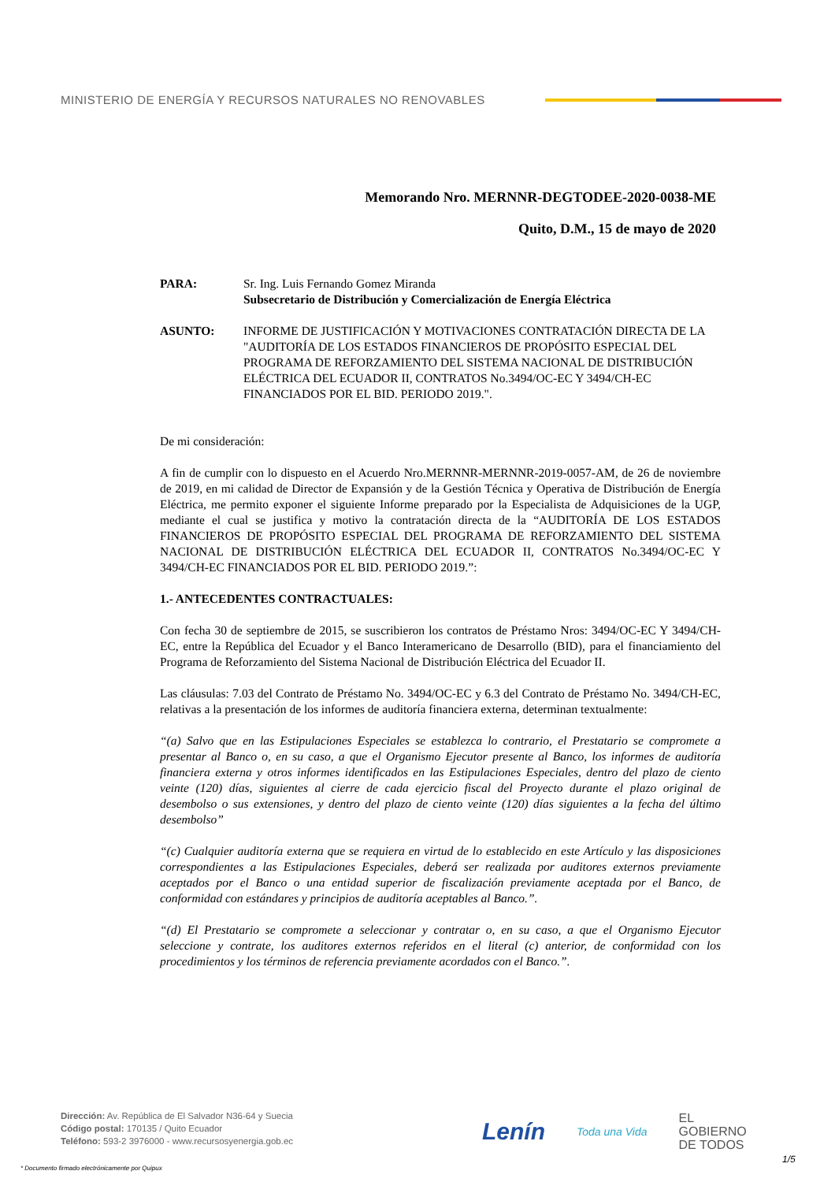MINISTERIO DE ENERGÍA Y RECURSOS NATURALES NO RENOVABLES
Memorando Nro. MERNNR-DEGTODEE-2020-0038-ME
Quito, D.M., 15 de mayo de 2020
PARA: Sr. Ing. Luis Fernando Gomez Miranda
Subsecretario de Distribución y Comercialización de Energía Eléctrica
ASUNTO: INFORME DE JUSTIFICACIÓN Y MOTIVACIONES CONTRATACIÓN DIRECTA DE LA "AUDITORÍA DE LOS ESTADOS FINANCIEROS DE PROPÓSITO ESPECIAL DEL PROGRAMA DE REFORZAMIENTO DEL SISTEMA NACIONAL DE DISTRIBUCIÓN ELÉCTRICA DEL ECUADOR II, CONTRATOS No.3494/OC-EC Y 3494/CH-EC FINANCIADOS POR EL BID. PERIODO 2019.".
De mi consideración:
A fin de cumplir con lo dispuesto en el Acuerdo Nro.MERNNR-MERNNR-2019-0057-AM, de 26 de noviembre de 2019, en mi calidad de Director de Expansión y de la Gestión Técnica y Operativa de Distribución de Energía Eléctrica, me permito exponer el siguiente Informe preparado por la Especialista de Adquisiciones de la UGP, mediante el cual se justifica y motivo la contratación directa de la “AUDITORÍA DE LOS ESTADOS FINANCIEROS DE PROPÓSITO ESPECIAL DEL PROGRAMA DE REFORZAMIENTO DEL SISTEMA NACIONAL DE DISTRIBUCIÓN ELÉCTRICA DEL ECUADOR II, CONTRATOS No.3494/OC-EC Y 3494/CH-EC FINANCIADOS POR EL BID. PERIODO 2019.”:
1.- ANTECEDENTES CONTRACTUALES:
Con fecha 30 de septiembre de 2015, se suscribieron los contratos de Préstamo Nros: 3494/OC-EC Y 3494/CH-EC, entre la República del Ecuador y el Banco Interamericano de Desarrollo (BID), para el financiamiento del Programa de Reforzamiento del Sistema Nacional de Distribución Eléctrica del Ecuador II.
Las cláusulas: 7.03 del Contrato de Préstamo No. 3494/OC-EC y 6.3 del Contrato de Préstamo No. 3494/CH-EC, relativas a la presentación de los informes de auditoría financiera externa, determinan textualmente:
“(a) Salvo que en las Estipulaciones Especiales se establezca lo contrario, el Prestatario se compromete a presentar al Banco o, en su caso, a que el Organismo Ejecutor presente al Banco, los informes de auditoría financiera externa y otros informes identificados en las Estipulaciones Especiales, dentro del plazo de ciento veinte (120) días, siguientes al cierre de cada ejercicio fiscal del Proyecto durante el plazo original de desembolso o sus extensiones, y dentro del plazo de ciento veinte (120) días siguientes a la fecha del último desembolso”
“(c) Cualquier auditoría externa que se requiera en virtud de lo establecido en este Artículo y las disposiciones correspondientes a las Estipulaciones Especiales, deberá ser realizada por auditores externos previamente aceptados por el Banco o una entidad superior de fiscalización previamente aceptada por el Banco, de conformidad con estándares y principios de auditoría aceptables al Banco.”.
“(d) El Prestatario se compromete a seleccionar y contratar o, en su caso, a que el Organismo Ejecutor seleccione y contrate, los auditores externos referidos en el literal (c) anterior, de conformidad con los procedimientos y los términos de referencia previamente acordados con el Banco.”.
Dirección: Av. República de El Salvador N36-64 y Suecia
Código postal: 170135 / Quito Ecuador
Teléfono: 593-2 3976000 - www.recursosyenergia.gob.ec
Lenín Toda una Vida EL
GOBIERNO
DE TODOS
* Documento firmado electrónicamente por Quipux
1/5